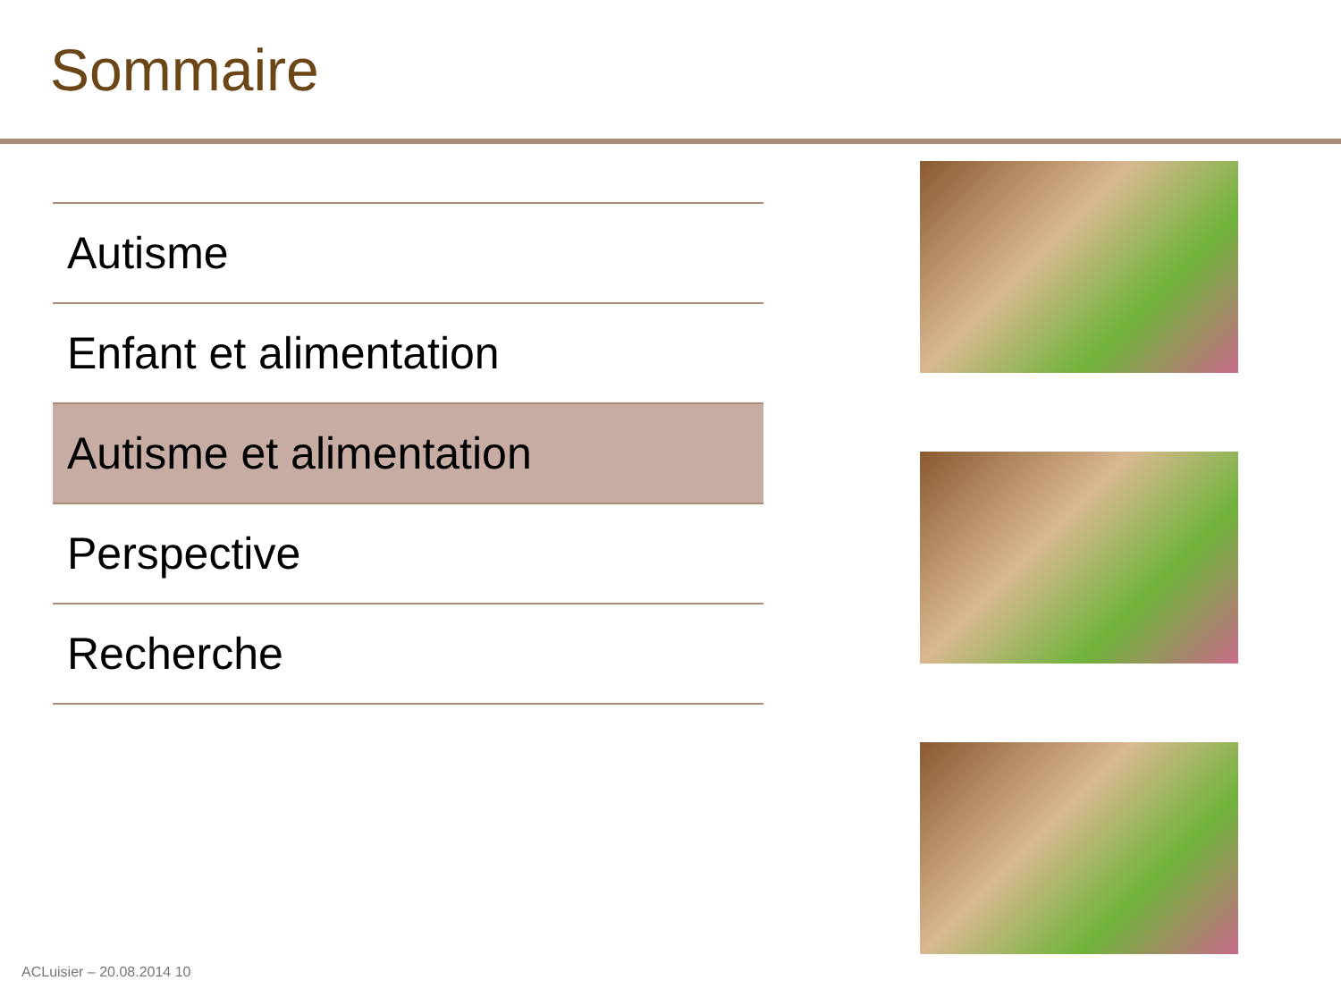Sommaire
| Autisme |
| Enfant et alimentation |
| Autisme et alimentation |
| Perspective |
| Recherche |
ACLuisier – 20.08.2014 10